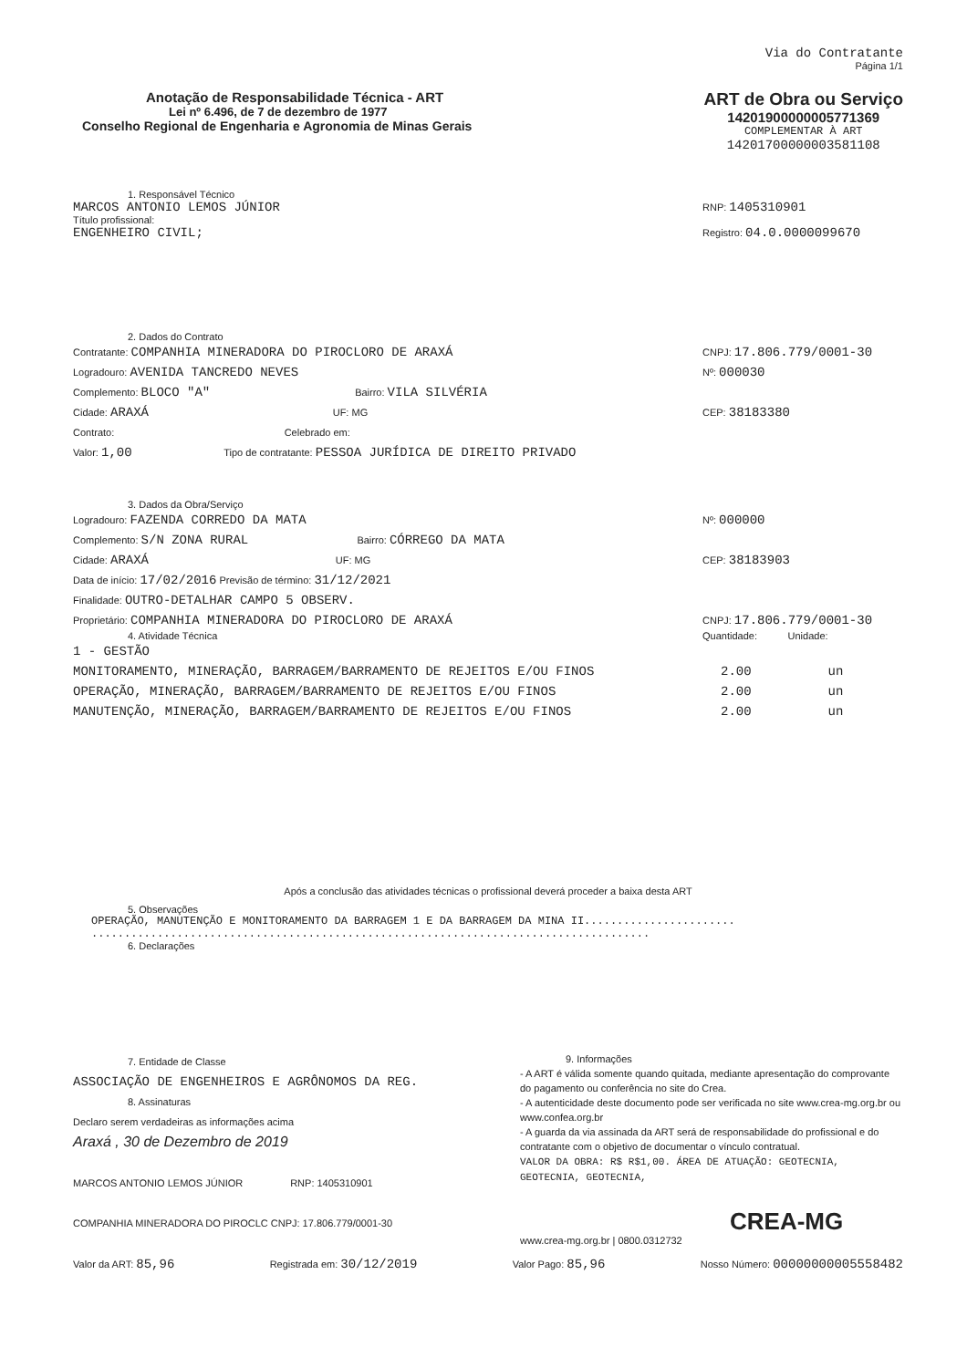Via do Contratante
Página 1/1
Anotação de Responsabilidade Técnica - ART
Lei nº 6.496, de 7 de dezembro de 1977
Conselho Regional de Engenharia e Agronomia de Minas Gerais
ART de Obra ou Serviço
14201900000005771369
COMPLEMENTAR À ART
14201700000003581108
1. Responsável Técnico
MARCOS ANTONIO LEMOS JÚNIOR
Título profissional:
ENGENHEIRO CIVIL;
RNP: 1405310901
Registro: 04.0.0000099670
2. Dados do Contrato
Contratante: COMPANHIA MINERADORA DO PIROCLORO DE ARAXÁ
Logradouro: AVENIDA TANCREDO NEVES
Complemento: BLOCO "A" Bairro: VILA SILVÉRIA
Cidade: ARAXÁ UF: MG
Contrato: Celebrado em:
Valor: 1,00 Tipo de contratante: PESSOA JURÍDICA DE DIREITO PRIVADO
CNPJ: 17.806.779/0001-30
Nº: 000030
CEP: 38183380
3. Dados da Obra/Serviço
Logradouro: FAZENDA CORREDO DA MATA
Complemento: S/N ZONA RURAL Bairro: CÓRREGO DA MATA
Cidade: ARAXÁ UF: MG
Data de início: 17/02/2016 Previsão de término: 31/12/2021
Finalidade: OUTRO-DETALHAR CAMPO 5 OBSERV.
Proprietário: COMPANHIA MINERADORA DO PIROCLORO DE ARAXÁ
Nº: 000000
CEP: 38183903
CNPJ: 17.806.779/0001-30
4. Atividade Técnica Quantidade: Unidade:
1 - GESTÃO
MONITORAMENTO, MINERAÇÃO, BARRAGEM/BARRAMENTO DE REJEITOS E/OU FINOS
OPERAÇÃO, MINERAÇÃO, BARRAGEM/BARRAMENTO DE REJEITOS E/OU FINOS
MANUTENÇÃO, MINERAÇÃO, BARRAGEM/BARRAMENTO DE REJEITOS E/OU FINOS
2.00 un
2.00 un
2.00 un
Após a conclusão das atividades técnicas o profissional deverá proceder a baixa desta ART
5. Observações
OPERAÇÃO, MANUTENÇÃO E MONITORAMENTO DA BARRAGEM 1 E DA BARRAGEM DA MINA II.......................
.....................................................................................
6. Declarações
7. Entidade de Classe
ASSOCIAÇÃO DE ENGENHEIROS E AGRÔNOMOS DA REG.
8. Assinaturas
Declaro serem verdadeiras as informações acima
Araxá , 30 de Dezembro de 2019
MARCOS ANTONIO LEMOS JÚNIOR RNP: 1405310901
COMPANHIA MINERADORA DO PIROCLC CNPJ: 17.806.779/0001-30
9. Informações
- A ART é válida somente quando quitada, mediante apresentação do comprovante do pagamento ou conferência no site do Crea.
- A autenticidade deste documento pode ser verificada no site www.crea-mg.org.br ou www.confea.org.br
- A guarda da via assinada da ART será de responsabilidade do profissional e do contratante com o objetivo de documentar o vínculo contratual.
VALOR DA OBRA: R$ R$1,00. ÁREA DE ATUAÇÃO: GEOTECNIA, GEOTECNIA, GEOTECNIA,
CREA-MG
www.crea-mg.org.br | 0800.0312732
Valor da ART: 85,96
Registrada em: 30/12/2019
Valor Pago: 85,96
Nosso Número: 00000000005558482